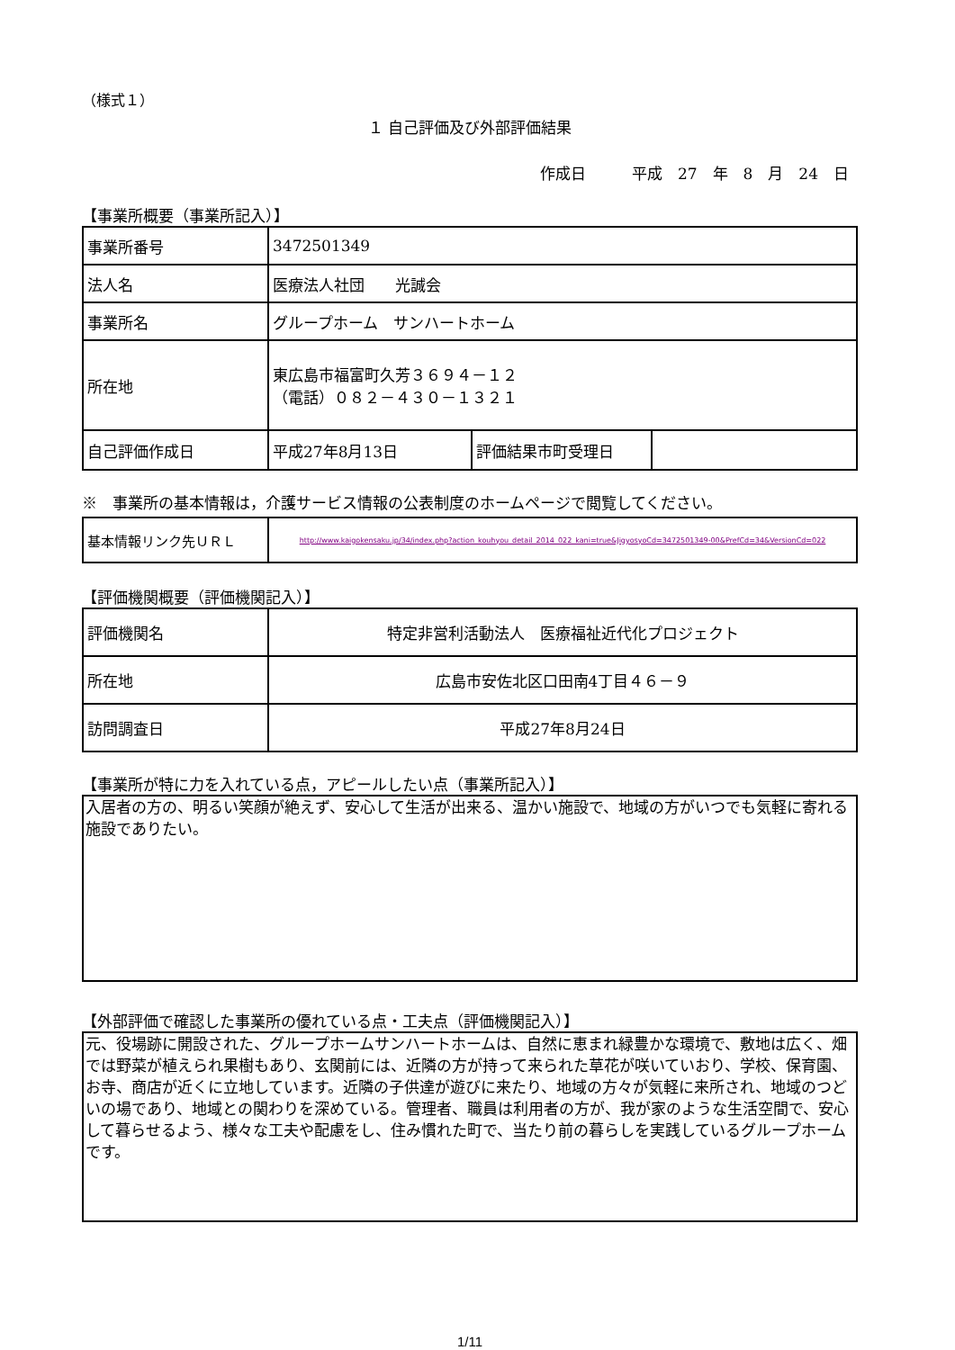（様式１）
１ 自己評価及び外部評価結果
作成日　　　平成　27　年　8　月　24　日
【事業所概要（事業所記入）】
| 事業所番号 | 3472501349 | | |
| 法人名 | 医療法人社団 光誠会 | | |
| 事業所名 | グループホーム サンハートホーム | | |
| 所在地 | 東広島市福富町久芳３６９４－１２ （電話）０８２－４３０－１３２１ | | |
| 自己評価作成日 | 平成27年8月13日 | 評価結果市町受理日 | |
※　事業所の基本情報は，介護サービス情報の公表制度のホームページで閲覧してください。
| 基本情報リンク先ＵＲＬ | http://www.kaigokensaku.jp/34/index.php?action_kouhyou_detail_2014_022_kani=true&JigyosyoCd=3472501349-00&PrefCd=34&VersionCd=022 |
【評価機関概要（評価機関記入）】
| 評価機関名 | 特定非営利活動法人 医療福祉近代化プロジェクト |
| 所在地 | 広島市安佐北区口田南4丁目４６－９ |
| 訪問調査日 | 平成27年8月24日 |
【事業所が特に力を入れている点，アピールしたい点（事業所記入）】
入居者の方の、明るい笑顔が絶えず、安心して生活が出来る、温かい施設で、地域の方がいつでも気軽に寄れる施設でありたい。
【外部評価で確認した事業所の優れている点・工夫点（評価機関記入）】
元、役場跡に開設された、グループホームサンハートホームは、自然に恵まれ緑豊かな環境で、敷地は広く、畑では野菜が植えられ果樹もあり、玄関前には、近隣の方が持って来られた草花が咲いていおり、学校、保育園、お寺、商店が近くに立地しています。近隣の子供達が遊びに来たり、地域の方々が気軽に来所され、地域のつどいの場であり、地域との関わりを深めている。管理者、職員は利用者の方が、我が家のような生活空間で、安心して暮らせるよう、様々な工夫や配慮をし、住み慣れた町で、当たり前の暮らしを実践しているグループホームです。
1/11